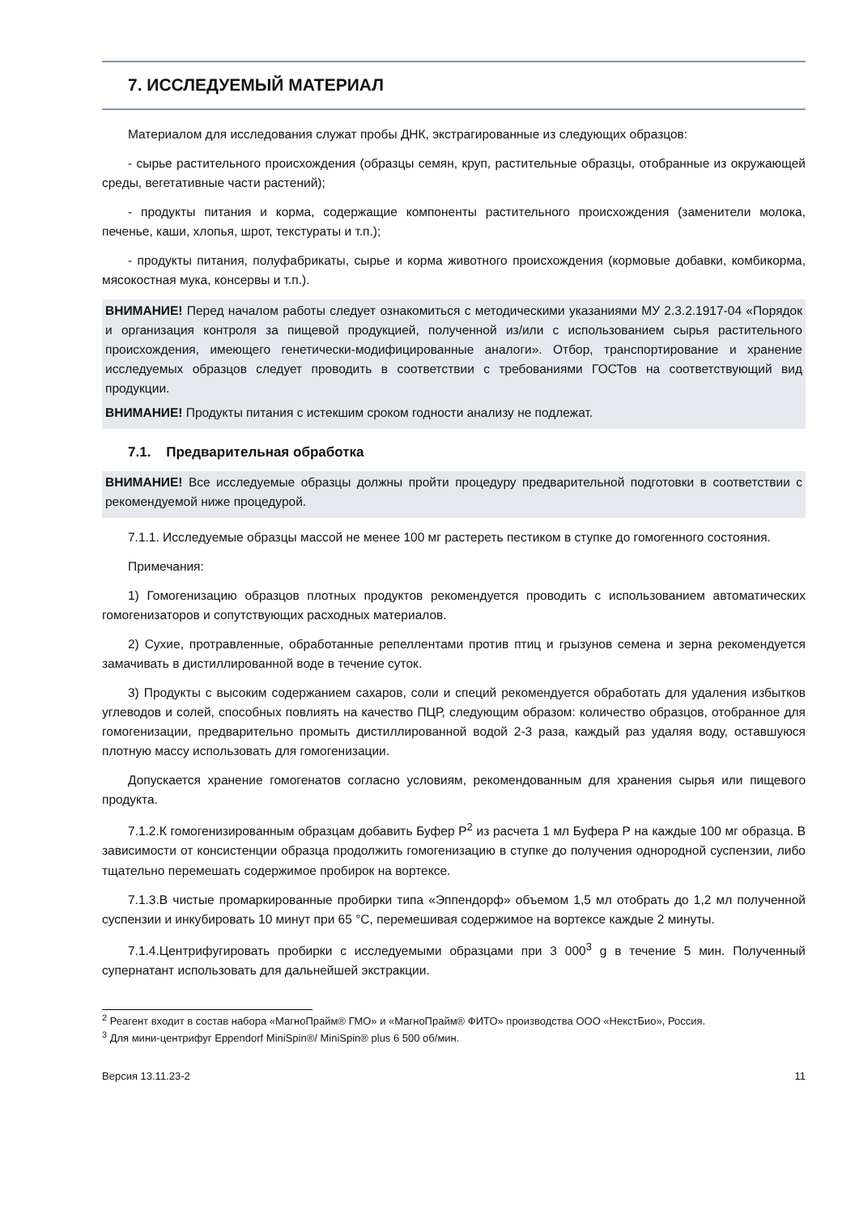7. ИССЛЕДУЕМЫЙ МАТЕРИАЛ
Материалом для исследования служат пробы ДНК, экстрагированные из следующих образцов:
- сырье растительного происхождения (образцы семян, круп, растительные образцы, отобранные из окружающей среды, вегетативные части растений);
- продукты питания и корма, содержащие компоненты растительного происхождения (заменители молока, печенье, каши, хлопья, шрот, текстураты и т.п.);
- продукты питания, полуфабрикаты, сырье и корма животного происхождения (кормовые добавки, комбикорма, мясокостная мука, консервы и т.п.).
ВНИМАНИЕ! Перед началом работы следует ознакомиться с методическими указаниями МУ 2.3.2.1917-04 «Порядок и организация контроля за пищевой продукцией, полученной из/или с использованием сырья растительного происхождения, имеющего генетически-модифицированные аналоги». Отбор, транспортирование и хранение исследуемых образцов следует проводить в соответствии с требованиями ГОСТов на соответствующий вид продукции.
ВНИМАНИЕ! Продукты питания с истекшим сроком годности анализу не подлежат.
7.1. Предварительная обработка
ВНИМАНИЕ! Все исследуемые образцы должны пройти процедуру предварительной подготовки в соответствии с рекомендуемой ниже процедурой.
7.1.1. Исследуемые образцы массой не менее 100 мг растереть пестиком в ступке до гомогенного состояния.
Примечания:
1) Гомогенизацию образцов плотных продуктов рекомендуется проводить с использованием автоматических гомогенизаторов и сопутствующих расходных материалов.
2) Сухие, протравленные, обработанные репеллентами против птиц и грызунов семена и зерна рекомендуется замачивать в дистиллированной воде в течение суток.
3) Продукты с высоким содержанием сахаров, соли и специй рекомендуется обработать для удаления избытков углеводов и солей, способных повлиять на качество ПЦР, следующим образом: количество образцов, отобранное для гомогенизации, предварительно промыть дистиллированной водой 2-3 раза, каждый раз удаляя воду, оставшуюся плотную массу использовать для гомогенизации.
Допускается хранение гомогенатов согласно условиям, рекомендованным для хранения сырья или пищевого продукта.
7.1.2.К гомогенизированным образцам добавить Буфер Р<sup>2</sup> из расчета 1 мл Буфера Р на каждые 100 мг образца. В зависимости от консистенции образца продолжить гомогенизацию в ступке до получения однородной суспензии, либо тщательно перемешать содержимое пробирок на вортексе.
7.1.3.В чистые промаркированные пробирки типа «Эппендорф» объемом 1,5 мл отобрать до 1,2 мл полученной суспензии и инкубировать 10 минут при 65 °С, перемешивая содержимое на вортексе каждые 2 минуты.
7.1.4.Центрифугировать пробирки с исследуемыми образцами при 3 000<sup>3</sup> g в течение 5 мин. Полученный супернатант использовать для дальнейшей экстракции.
<sup>2</sup> Реагент входит в состав набора «МагноПрайм® ГМО» и «МагноПрайм® ФИТО» производства ООО «НекстБио», Россия.
<sup>3</sup> Для мини-центрифуг Eppendorf MiniSpin®/ MiniSpin® plus 6 500 об/мин.
Версия 13.11.23-2 11